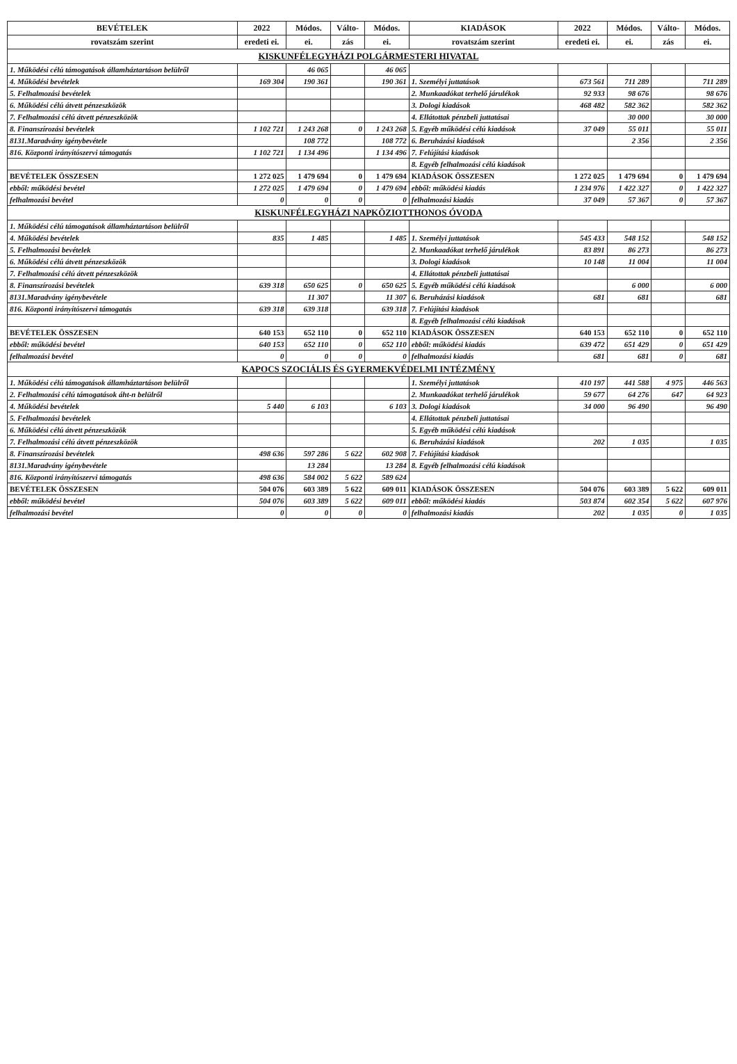| BEVÉTELEK | 2022 | Módos. | Válto- | Módos. | KIADÁSOK | 2022 | Módos. | Válto- | Módos. |
| --- | --- | --- | --- | --- | --- | --- | --- | --- | --- |
| rovatszám szerint | eredeti ei. | ei. | zás | ei. | rovatszám szerint | eredeti ei. | ei. | zás | ei. |
| KISKUNFÉLEGYHÁZI POLGÁRMESTERI HIVATAL | | | | | | | | | |
| 1. Működési célú támogatások államháztartáson belülről | | 46 065 | | 46 065 | | | | | |
| 4. Működési bevételek | 169 304 | 190 361 | | 190 361 | 1. Személyi juttatások | 673 561 | 711 289 | | 711 289 |
| 5. Felhalmozási bevételek | | | | | 2. Munkaadókat terhelő járulékok | 92 933 | 98 676 | | 98 676 |
| 6. Működési célú átvett pénzeszközök | | | | | 3. Dologi kiadások | 468 482 | 582 362 | | 582 362 |
| 7. Felhalmozási célú átvett pénzeszközök | | | | | 4. Ellátottak pénzbeli juttatásai | | 30 000 | | 30 000 |
| 8. Finanszírozási bevételek | 1 102 721 | 1 243 268 | 0 | 1 243 268 | 5. Egyéb működési célú kiadások | 37 049 | 55 011 | | 55 011 |
| 8131.Maradvány igénybevétele | | 108 772 | | 108 772 | 6. Beruházási kiadások | | 2 356 | | 2 356 |
| 816. Központi irányítószervi támogatás | 1 102 721 | 1 134 496 | | 1 134 496 | 7. Felújítási kiadások | | | | |
| | | | | | 8. Egyéb felhalmozási célú kiadások | | | | |
| BEVÉTELEK ÖSSZESEN | 1 272 025 | 1 479 694 | 0 | 1 479 694 | KIADÁSOK ÖSSZESEN | 1 272 025 | 1 479 694 | 0 | 1 479 694 |
| ebből: működési bevétel | 1 272 025 | 1 479 694 | 0 | 1 479 694 | ebből: működési kiadás | 1 234 976 | 1 422 327 | 0 | 1 422 327 |
| felhalmozási bevétel | 0 | 0 | 0 | 0 | felhalmozási kiadás | 37 049 | 57 367 | 0 | 57 367 |
| KISKUNFÉLEGYHÁZI NAPKÖZIOTTHONOS ÓVODA | | | | | | | | | |
| 1. Működési célú támogatások államháztartáson belülről | | | | | | | | | |
| 4. Működési bevételek | 835 | 1 485 | | 1 485 | 1. Személyi juttatások | 545 433 | 548 152 | | 548 152 |
| 5. Felhalmozási bevételek | | | | | 2. Munkaadókat terhelő járulékok | 83 891 | 86 273 | | 86 273 |
| 6. Működési célú átvett pénzeszközök | | | | | 3. Dologi kiadások | 10 148 | 11 004 | | 11 004 |
| 7. Felhalmozási célú átvett pénzeszközök | | | | | 4. Ellátottak pénzbeli juttatásai | | | | |
| 8. Finanszírozási bevételek | 639 318 | 650 625 | 0 | 650 625 | 5. Egyéb működési célú kiadások | | 6 000 | | 6 000 |
| 8131.Maradvány igénybevétele | | 11 307 | | 11 307 | 6. Beruházási kiadások | 681 | 681 | | 681 |
| 816. Központi irányítószervi támogatás | 639 318 | 639 318 | | 639 318 | 7. Felújítási kiadások | | | | |
| | | | | | 8. Egyéb felhalmozási célú kiadások | | | | |
| BEVÉTELEK ÖSSZESEN | 640 153 | 652 110 | 0 | 652 110 | KIADÁSOK ÖSSZESEN | 640 153 | 652 110 | 0 | 652 110 |
| ebből: működési bevétel | 640 153 | 652 110 | 0 | 652 110 | ebből: működési kiadás | 639 472 | 651 429 | 0 | 651 429 |
| felhalmozási bevétel | 0 | 0 | 0 | 0 | felhalmozási kiadás | 681 | 681 | 0 | 681 |
| KAPOCS SZOCIÁLIS ÉS GYERMEKVÉDELMI INTÉZMÉNY | | | | | | | | | |
| 1. Működési célú támogatások államháztartáson belülről | | | | | 1. Személyi juttatások | 410 197 | 441 588 | 4 975 | 446 563 |
| 2. Felhalmozási célú támogatások áht-n belülről | | | | | 2. Munkaadókat terhelő járulékok | 59 677 | 64 276 | 647 | 64 923 |
| 4. Működési bevételek | 5 440 | 6 103 | | 6 103 | 3. Dologi kiadások | 34 000 | 96 490 | | 96 490 |
| 5. Felhalmozási bevételek | | | | | 4. Ellátottak pénzbeli juttatásai | | | | |
| 6. Működési célú átvett pénzeszközök | | | | | 5. Egyéb működési célú kiadások | | | | |
| 7. Felhalmozási célú átvett pénzeszközök | | | | | 6. Beruházási kiadások | 202 | 1 035 | | 1 035 |
| 8. Finanszírozási bevételek | 498 636 | 597 286 | 5 622 | 602 908 | 7. Felújítási kiadások | | | | |
| 8131.Maradvány igénybevétele | | 13 284 | | 13 284 | 8. Egyéb felhalmozási célú kiadások | | | | |
| 816. Központi irányítószervi támogatás | 498 636 | 584 002 | 5 622 | 589 624 | | | | | |
| BEVÉTELEK ÖSSZESEN | 504 076 | 603 389 | 5 622 | 609 011 | KIADÁSOK ÖSSZESEN | 504 076 | 603 389 | 5 622 | 609 011 |
| ebből: működési bevétel | 504 076 | 603 389 | 5 622 | 609 011 | ebből: működési kiadás | 503 874 | 602 354 | 5 622 | 607 976 |
| felhalmozási bevétel | 0 | 0 | 0 | 0 | felhalmozási kiadás | 202 | 1 035 | 0 | 1 035 |